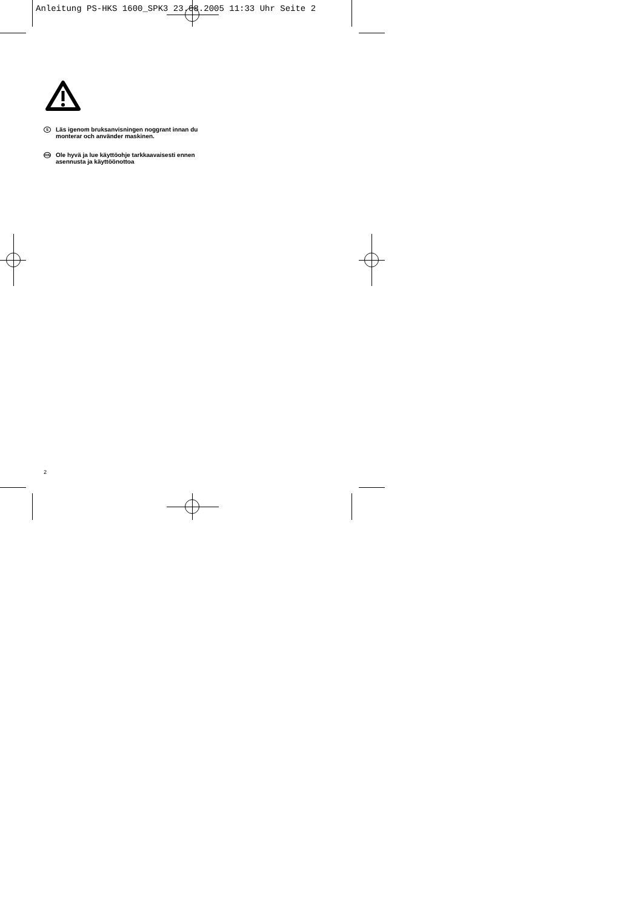Anleitung PS-HKS 1600_SPK3 23.08.2005 11:33 Uhr Seite 2
S Läs igenom bruksanvisningen noggrant innan du monterar och använder maskinen.
FIN Ole hyvä ja lue käyttöohje tarkkaavaisesti ennen asennusta ja käyttöönottoa
2